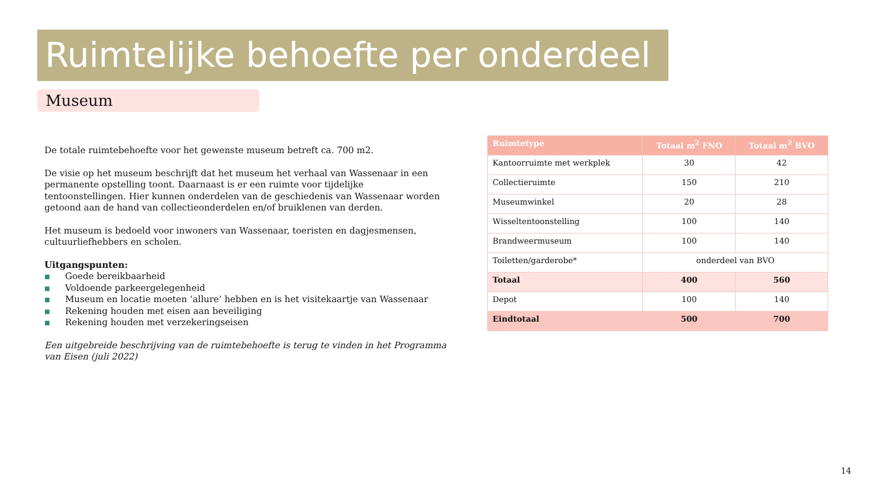Ruimtelijke behoefte per onderdeel
Museum
De totale ruimtebehoefte voor het gewenste museum betreft ca. 700 m2.
De visie op het museum beschrijft dat het museum het verhaal van Wassenaar in een permanente opstelling toont. Daarnaast is er een ruimte voor tijdelijke tentoonstellingen. Hier kunnen onderdelen van de geschiedenis van Wassenaar worden getoond aan de hand van collectieonderdelen en/of bruiklenen van derden.
Het museum is bedoeld voor inwoners van Wassenaar, toeristen en dagjesmensen, cultuurliefhebbers en scholen.
Uitgangspunten:
■ Goede bereikbaarheid
■ Voldoende parkeergelegenheid
■ Museum en locatie moeten ‘allure’ hebben en is het visitekaartje van Wassenaar
■ Rekening houden met eisen aan beveiliging
■ Rekening houden met verzekeringseisen
Een uitgebreide beschrijving van de ruimtebehoefte is terug te vinden in het Programma van Eisen (juli 2022)
| Ruimtetype | Totaal m<sup>2</sup> FNO | Totaal m<sup>2</sup> BVO |
| --- | --- | --- |
| Kantoorruimte met werkplek | 30 | 42 |
| Collectieruimte | 150 | 210 |
| Museumwinkel | 20 | 28 |
| Wisseltentoonstelling | 100 | 140 |
| Brandweermuseum | 100 | 140 |
| Toiletten/garderobe* | onderdeel van BVO | |
| Totaal | 400 | 560 |
| Depot | 100 | 140 |
| Eindtotaal | 500 | 700 |
14